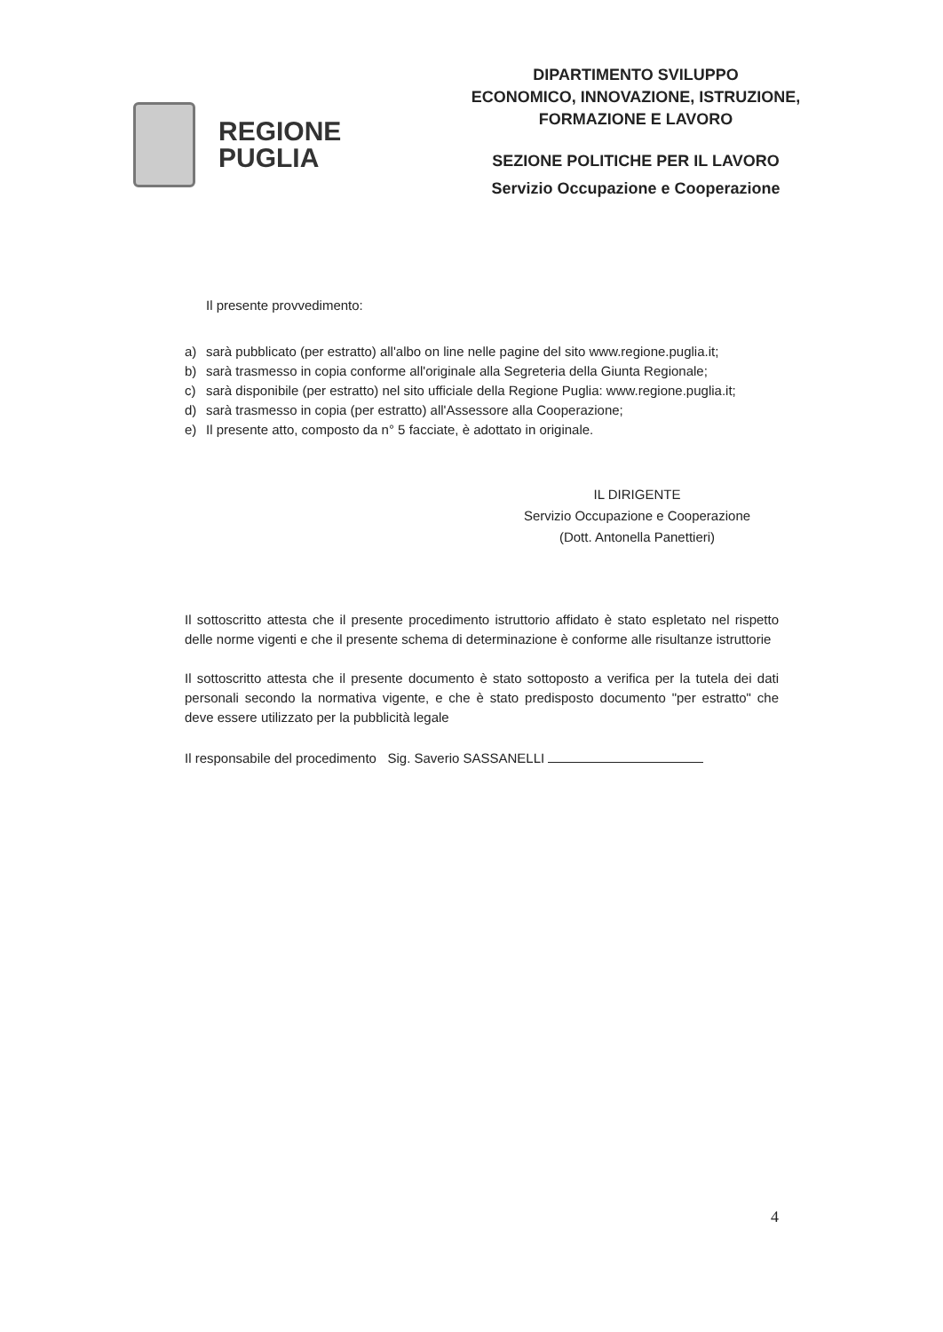REGIONE
PUGLIA
DIPARTIMENTO SVILUPPO
ECONOMICO, INNOVAZIONE, ISTRUZIONE,
FORMAZIONE E LAVORO
SEZIONE POLITICHE PER IL LAVORO
Servizio Occupazione e Cooperazione
Il presente provvedimento:
a) sarà pubblicato (per estratto) all'albo on line nelle pagine del sito www.regione.puglia.it;
b) sarà trasmesso in copia conforme all'originale alla Segreteria della Giunta Regionale;
c) sarà disponibile (per estratto) nel sito ufficiale della Regione Puglia: www.regione.puglia.it;
d) sarà trasmesso in copia (per estratto) all'Assessore alla Cooperazione;
e) Il presente atto, composto da n° 5 facciate, è adottato in originale.
IL DIRIGENTE
Servizio Occupazione e Cooperazione
(Dott. Antonella Panettieri)
Il sottoscritto attesta che il presente procedimento istruttorio affidato è stato espletato nel rispetto delle norme vigenti e che il presente schema di determinazione è conforme alle risultanze istruttorie
Il sottoscritto attesta che il presente documento è stato sottoposto a verifica per la tutela dei dati personali secondo la normativa vigente, e che è stato predisposto documento "per estratto" che deve essere utilizzato per la pubblicità legale
Il responsabile del procedimento Sig. Saverio SASSANELLI
4